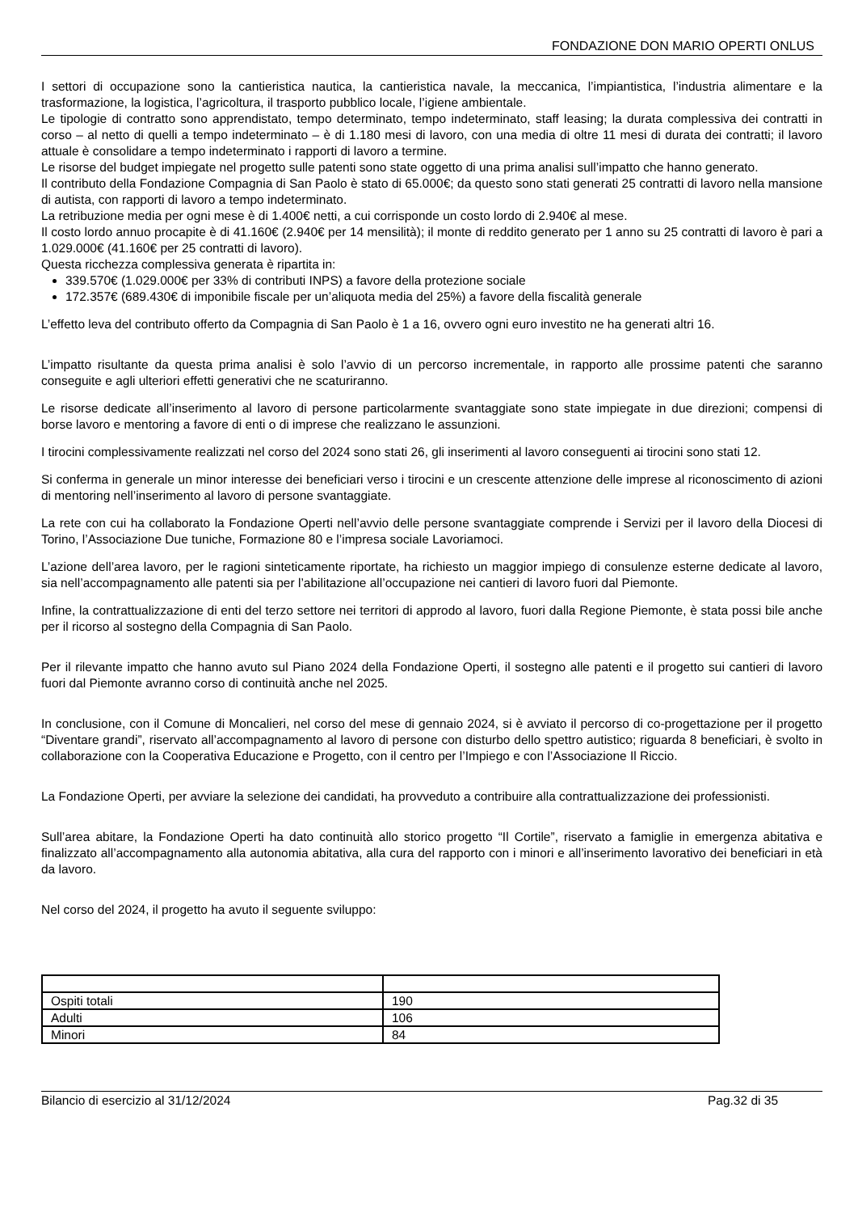FONDAZIONE DON MARIO OPERTI ONLUS
I settori di occupazione sono la cantieristica nautica, la cantieristica navale, la meccanica, l’impiantistica, l’industria alimentare e la trasformazione, la logistica, l’agricoltura, il trasporto pubblico locale, l’igiene ambientale.
Le tipologie di contratto sono apprendistato, tempo determinato, tempo indeterminato, staff leasing; la durata complessiva dei contratti in corso – al netto di quelli a tempo indeterminato – è di 1.180 mesi di lavoro, con una media di oltre 11 mesi di durata dei contratti; il lavoro attuale è consolidare a tempo indeterminato i rapporti di lavoro a termine.
Le risorse del budget impiegate nel progetto sulle patenti sono state oggetto di una prima analisi sull’impatto che hanno generato.
Il contributo della Fondazione Compagnia di San Paolo è stato di 65.000€; da questo sono stati generati 25 contratti di lavoro nella mansione di autista, con rapporti di lavoro a tempo indeterminato.
La retribuzione media per ogni mese è di 1.400€ netti, a cui corrisponde un costo lordo di 2.940€ al mese.
Il costo lordo annuo procapite è di 41.160€ (2.940€ per 14 mensilità); il monte di reddito generato per 1 anno su 25 contratti di lavoro è pari a 1.029.000€ (41.160€ per 25 contratti di lavoro).
Questa ricchezza complessiva generata è ripartita in:
339.570€ (1.029.000€ per 33% di contributi INPS) a favore della protezione sociale
172.357€ (689.430€ di imponibile fiscale per un’aliquota media del 25%) a favore della fiscalità generale
L’effetto leva del contributo offerto da Compagnia di San Paolo è 1 a 16, ovvero ogni euro investito ne ha generati altri 16.
L’impatto risultante da questa prima analisi è solo l’avvio di un percorso incrementale, in rapporto alle prossime patenti che saranno conseguite e agli ulteriori effetti generativi che ne scaturiranno.
Le risorse dedicate all’inserimento al lavoro di persone particolarmente svantaggiate sono state impiegate in due direzioni; compensi di borse lavoro e mentoring a favore di enti o di imprese che realizzano le assunzioni.
I tirocini complessivamente realizzati nel corso del 2024 sono stati 26, gli inserimenti al lavoro conseguenti ai tirocini sono stati 12.
Si conferma in generale un minor interesse dei beneficiari verso i tirocini e un crescente attenzione delle imprese al riconoscimento di azioni di mentoring nell’inserimento al lavoro di persone svantaggiate.
La rete con cui ha collaborato la Fondazione Operti nell’avvio delle persone svantaggiate comprende i Servizi per il lavoro della Diocesi di Torino, l’Associazione Due tuniche, Formazione 80 e l’impresa sociale Lavoriamoci.
L’azione dell’area lavoro, per le ragioni sinteticamente riportate, ha richiesto un maggior impiego di consulenze esterne dedicate al lavoro, sia nell’accompagnamento alle patenti sia per l’abilitazione all’occupazione nei cantieri di lavoro fuori dal Piemonte.
Infine, la contrattualizzazione di enti del terzo settore nei territori di approdo al lavoro, fuori dalla Regione Piemonte, è stata possi bile anche per il ricorso al sostegno della Compagnia di San Paolo.
Per il rilevante impatto che hanno avuto sul Piano 2024 della Fondazione Operti, il sostegno alle patenti e il progetto sui cantieri di lavoro fuori dal Piemonte avranno corso di continuità anche nel 2025.
In conclusione, con il Comune di Moncalieri, nel corso del mese di gennaio 2024, si è avviato il percorso di co-progettazione per il progetto “Diventare grandi”, riservato all’accompagnamento al lavoro di persone con disturbo dello spettro autistico; riguarda 8 beneficiari, è svolto in collaborazione con la Cooperativa Educazione e Progetto, con il centro per l’Impiego e con l’Associazione Il Riccio.
La Fondazione Operti, per avviare la selezione dei candidati, ha provveduto a contribuire alla contrattualizzazione dei professionisti.
Sull’area abitare, la Fondazione Operti ha dato continuità allo storico progetto “Il Cortile”, riservato a famiglie in emergenza abitativa e finalizzato all’accompagnamento alla autonomia abitativa, alla cura del rapporto con i minori e all’inserimento lavorativo dei beneficiari in età da lavoro.
Nel corso del 2024, il progetto ha avuto il seguente sviluppo:
| Ospiti totali | 190 |
| Adulti | 106 |
| Minori | 84 |
Bilancio di esercizio al 31/12/2024 Pag.32 di 35